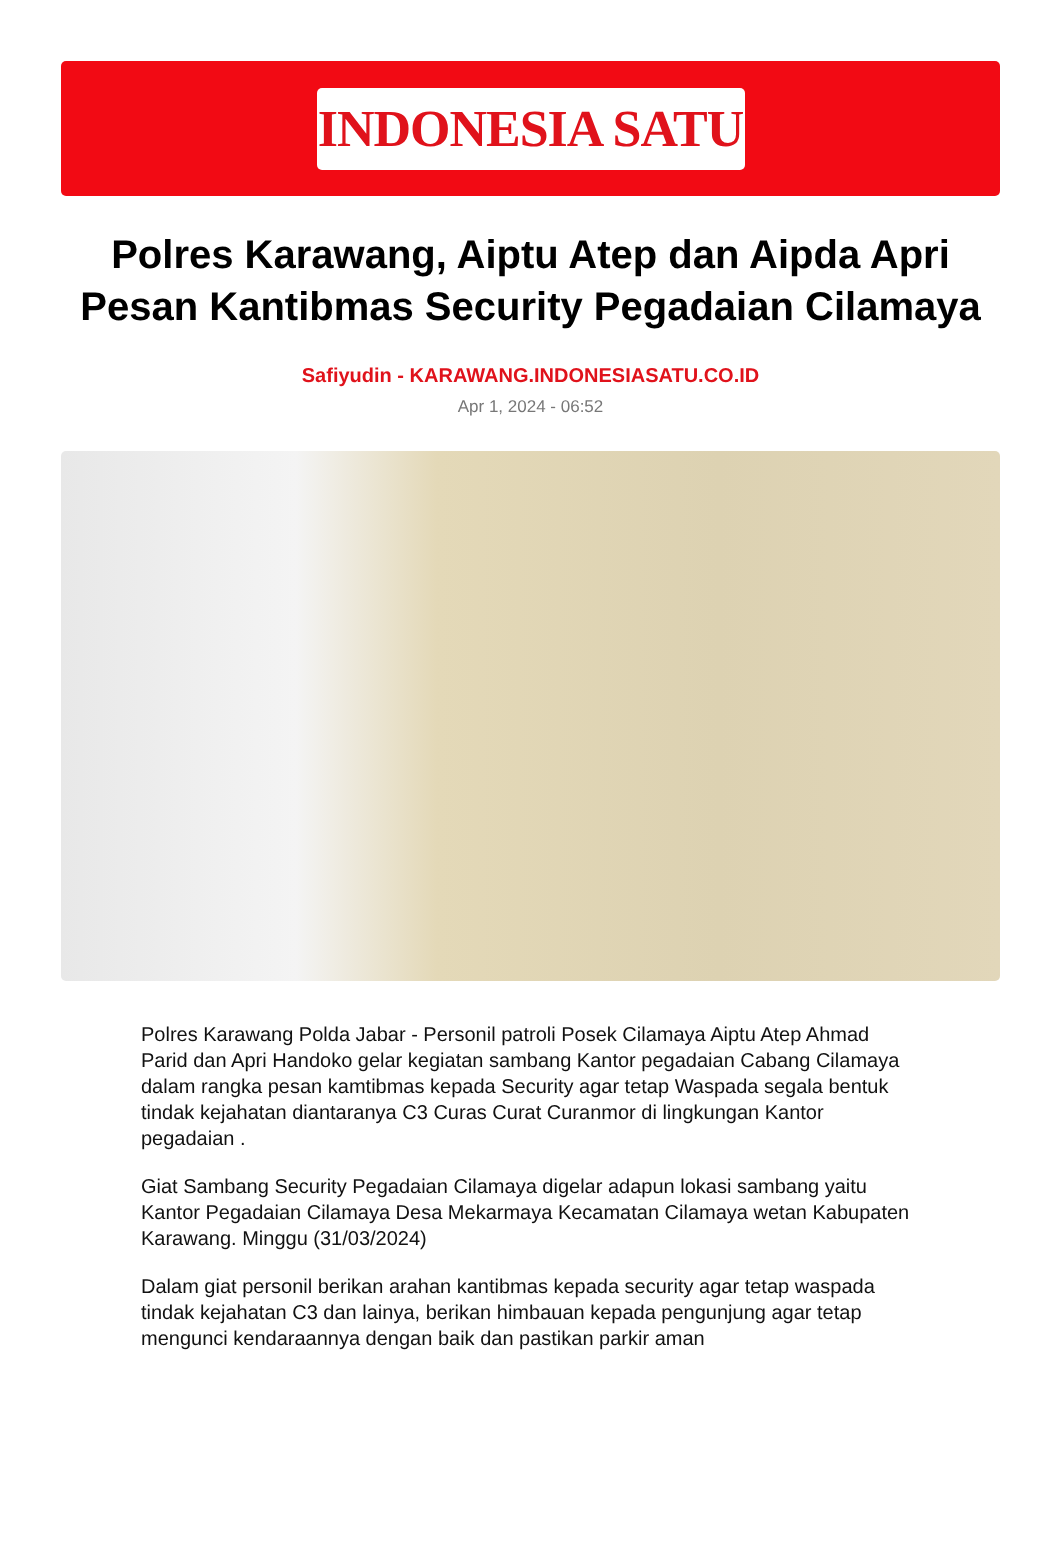INDONESIA SATU
Polres Karawang, Aiptu Atep dan Aipda Apri Pesan Kantibmas Security Pegadaian Cilamaya
Safiyudin - KARAWANG.INDONESIASATU.CO.ID
Apr 1, 2024 - 06:52
Polres Karawang Polda Jabar - Personil patroli Posek Cilamaya Aiptu Atep Ahmad Parid dan Apri Handoko gelar kegiatan sambang Kantor pegadaian Cabang Cilamaya dalam rangka pesan kamtibmas kepada Security agar tetap Waspada segala bentuk tindak kejahatan diantaranya C3 Curas Curat Curanmor di lingkungan Kantor pegadaian .
Giat Sambang Security Pegadaian Cilamaya digelar adapun lokasi sambang yaitu Kantor Pegadaian Cilamaya Desa Mekarmaya Kecamatan Cilamaya wetan Kabupaten Karawang. Minggu (31/03/2024)
Dalam giat personil berikan arahan kantibmas kepada security agar tetap waspada tindak kejahatan C3 dan lainya, berikan himbauan kepada pengunjung agar tetap mengunci kendaraannya dengan baik dan pastikan parkir aman